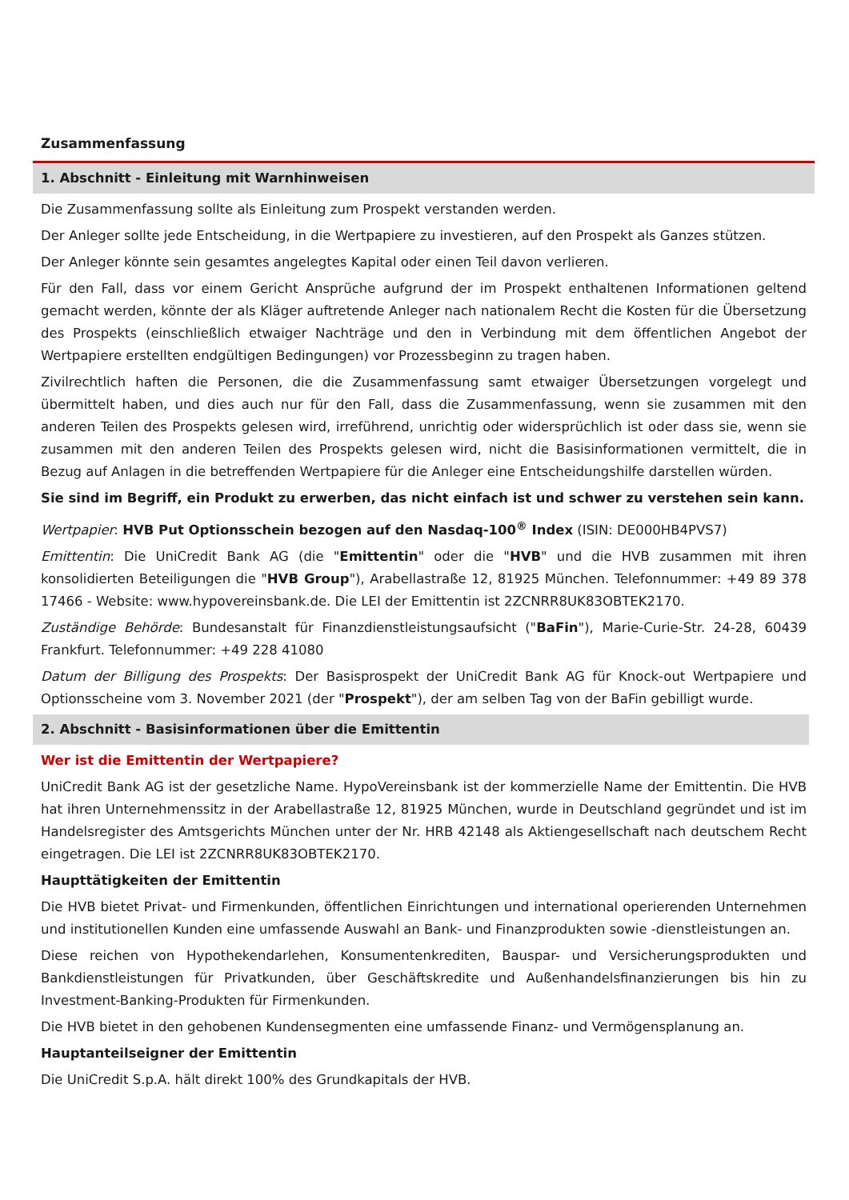Zusammenfassung
1. Abschnitt - Einleitung mit Warnhinweisen
Die Zusammenfassung sollte als Einleitung zum Prospekt verstanden werden.
Der Anleger sollte jede Entscheidung, in die Wertpapiere zu investieren, auf den Prospekt als Ganzes stützen.
Der Anleger könnte sein gesamtes angelegtes Kapital oder einen Teil davon verlieren.
Für den Fall, dass vor einem Gericht Ansprüche aufgrund der im Prospekt enthaltenen Informationen geltend gemacht werden, könnte der als Kläger auftretende Anleger nach nationalem Recht die Kosten für die Übersetzung des Prospekts (einschließlich etwaiger Nachträge und den in Verbindung mit dem öffentlichen Angebot der Wertpapiere erstellten endgültigen Bedingungen) vor Prozessbeginn zu tragen haben.
Zivilrechtlich haften die Personen, die die Zusammenfassung samt etwaiger Übersetzungen vorgelegt und übermittelt haben, und dies auch nur für den Fall, dass die Zusammenfassung, wenn sie zusammen mit den anderen Teilen des Prospekts gelesen wird, irreführend, unrichtig oder widersprüchlich ist oder dass sie, wenn sie zusammen mit den anderen Teilen des Prospekts gelesen wird, nicht die Basisinformationen vermittelt, die in Bezug auf Anlagen in die betreffenden Wertpapiere für die Anleger eine Entscheidungshilfe darstellen würden.
Sie sind im Begriff, ein Produkt zu erwerben, das nicht einfach ist und schwer zu verstehen sein kann.
Wertpapier: HVB Put Optionsschein bezogen auf den Nasdaq-100<sup>®</sup> Index (ISIN: DE000HB4PVS7)
Emittentin: Die UniCredit Bank AG (die "Emittentin" oder die "HVB" und die HVB zusammen mit ihren konsolidierten Beteiligungen die "HVB Group"), Arabellastraße 12, 81925 München. Telefonnummer: +49 89 378 17466 - Website: www.hypovereinsbank.de. Die LEI der Emittentin ist 2ZCNRR8UK83OBTEK2170.
Zuständige Behörde: Bundesanstalt für Finanzdienstleistungsaufsicht ("BaFin"), Marie-Curie-Str. 24-28, 60439 Frankfurt. Telefonnummer: +49 228 41080
Datum der Billigung des Prospekts: Der Basisprospekt der UniCredit Bank AG für Knock-out Wertpapiere und Optionsscheine vom 3. November 2021 (der "Prospekt"), der am selben Tag von der BaFin gebilligt wurde.
2. Abschnitt - Basisinformationen über die Emittentin
Wer ist die Emittentin der Wertpapiere?
UniCredit Bank AG ist der gesetzliche Name. HypoVereinsbank ist der kommerzielle Name der Emittentin. Die HVB hat ihren Unternehmenssitz in der Arabellastraße 12, 81925 München, wurde in Deutschland gegründet und ist im Handelsregister des Amtsgerichts München unter der Nr. HRB 42148 als Aktiengesellschaft nach deutschem Recht eingetragen. Die LEI ist 2ZCNRR8UK83OBTEK2170.
Haupttätigkeiten der Emittentin
Die HVB bietet Privat- und Firmenkunden, öffentlichen Einrichtungen und international operierenden Unternehmen und institutionellen Kunden eine umfassende Auswahl an Bank- und Finanzprodukten sowie -dienstleistungen an.
Diese reichen von Hypothekendarlehen, Konsumentenkrediten, Bauspar- und Versicherungsprodukten und Bankdienstleistungen für Privatkunden, über Geschäftskredite und Außenhandelsfinanzierungen bis hin zu Investment-Banking-Produkten für Firmenkunden.
Die HVB bietet in den gehobenen Kundensegmenten eine umfassende Finanz- und Vermögensplanung an.
Hauptanteilseigner der Emittentin
Die UniCredit S.p.A. hält direkt 100% des Grundkapitals der HVB.